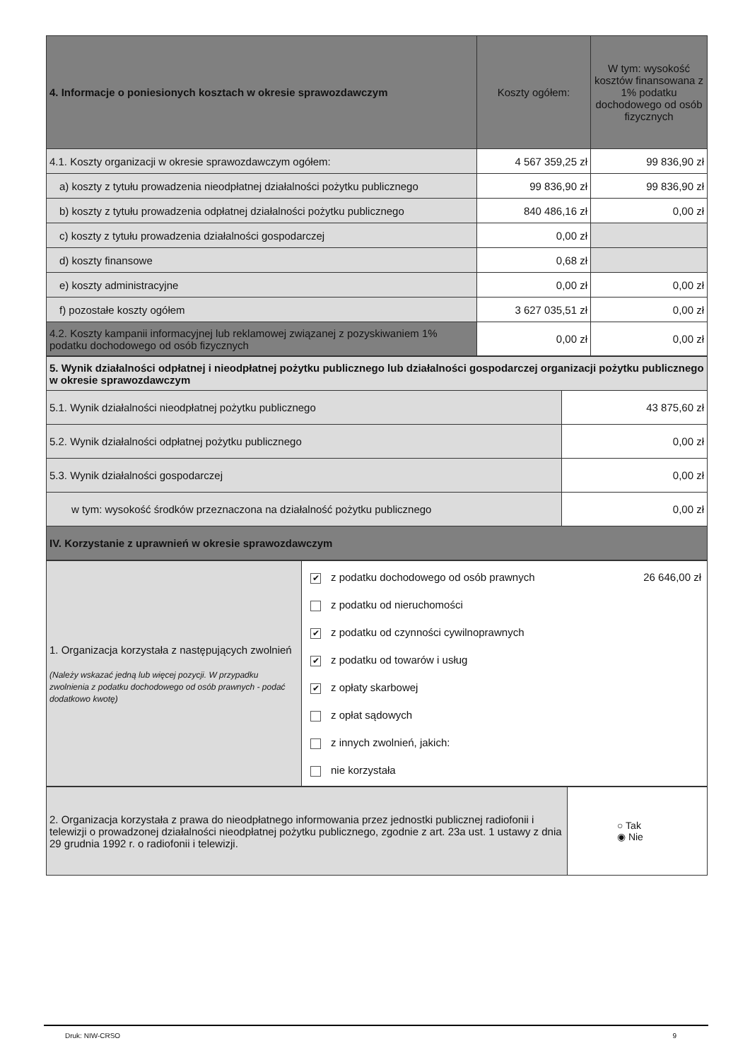| 4. Informacje o poniesionych kosztach w okresie sprawozdawczym | Koszty ogółem: | W tym: wysokość kosztów finansowana z 1% podatku dochodowego od osób fizycznych |
| 4.1. Koszty organizacji w okresie sprawozdawczym ogółem: | 4 567 359,25 zł | 99 836,90 zł |
| a) koszty z tytułu prowadzenia nieodpłatnej działalności pożytku publicznego | 99 836,90 zł | 99 836,90 zł |
| b) koszty z tytułu prowadzenia odpłatnej działalności pożytku publicznego | 840 486,16 zł | 0,00 zł |
| c) koszty z tytułu prowadzenia działalności gospodarczej | 0,00 zł | |
| d) koszty finansowe | 0,68 zł | |
| e) koszty administracyjne | 0,00 zł | 0,00 zł |
| f) pozostałe koszty ogółem | 3 627 035,51 zł | 0,00 zł |
| 4.2. Koszty kampanii informacyjnej lub reklamowej związanej z pozyskiwaniem 1% podatku dochodowego od osób fizycznych | 0,00 zł | 0,00 zł |
| 5. Wynik działalności odpłatnej i nieodpłatnej pożytku publicznego lub działalności gospodarczej organizacji pożytku publicznego w okresie sprawozdawczym | |
| --- | --- |
| 5.1. Wynik działalności nieodpłatnej pożytku publicznego | 43 875,60 zł |
| 5.2. Wynik działalności odpłatnej pożytku publicznego | 0,00 zł |
| 5.3. Wynik działalności gospodarczej | 0,00 zł |
| w tym: wysokość środków przeznaczona na działalność pożytku publicznego | 0,00 zł |
| IV. Korzystanie z uprawnień w okresie sprawozdawczym | |
| 1. Organizacja korzystała z następujących zwolnień (Należy wskazać jedną lub więcej pozycji. W przypadku zwolnienia z podatku dochodowego od osób prawnych - podać dodatkowo kwotę) | ✔ z podatku dochodowego od osób prawnych 26 646,00 zł z podatku od nieruchomości ✔ z podatku od czynności cywilnoprawnych ✔ z podatku od towarów i usług ✔ z opłaty skarbowej z opłat sądowych z innych zwolnień, jakich: nie korzystała |
| 2. Organizacja korzystała z prawa do nieodpłatnego informowania przez jednostki publicznej radiofonii i telewizji o prowadzonej działalności nieodpłatnej pożytku publicznego, zgodnie z art. 23a ust. 1 ustawy z dnia 29 grudnia 1992 r. o radiofonii i telewizji. | ○ Tak ◉ Nie |
Druk: NIW-CRSO 9